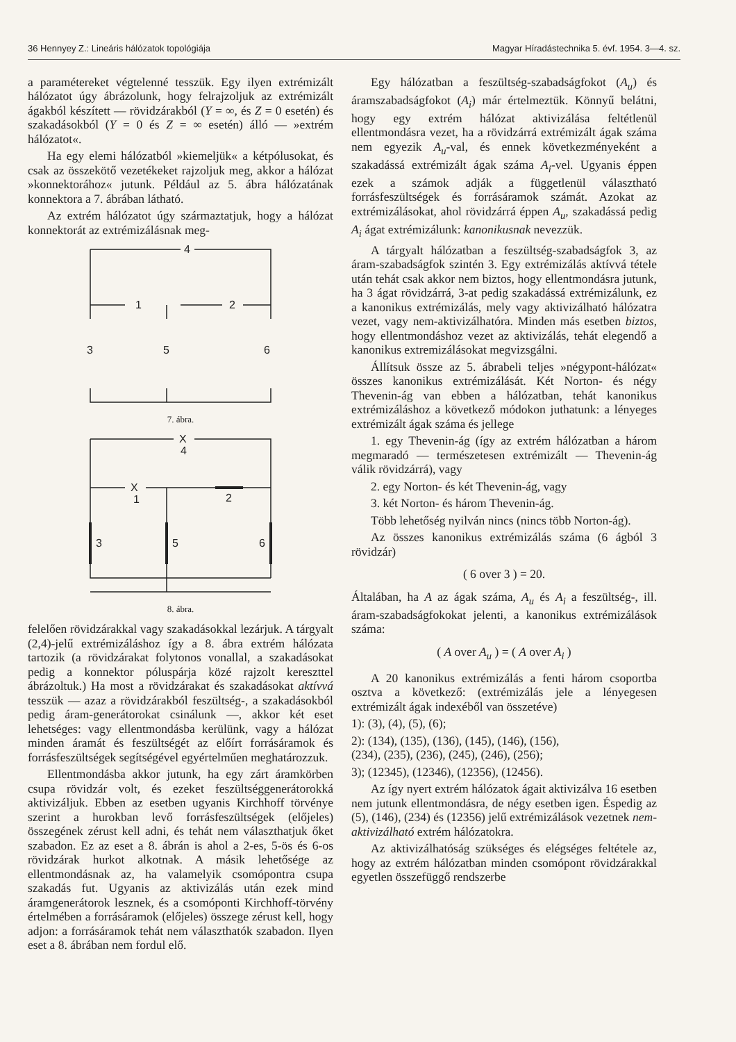36 Hennyey Z.: Lineáris hálózatok topológiája Magyar Híradástechnika 5. évf. 1954. 3—4. sz.
a paramétereket végtelenné tesszük. Egy ilyen extrémizált hálózatot úgy ábrázolunk, hogy felrajzoljuk az extrémizált ágakból készített — rövidzárakból (Y = ∞, és Z = 0 esetén) és szakadásokból (Y = 0 és Z = ∞ esetén) álló — »extrém hálózatot«.
Ha egy elemi hálózatból »kiemeljük« a kétpólusokat, és csak az összekötő vezetékeket rajzoljuk meg, akkor a hálózat »konnektorához« jutunk. Például az 5. ábra hálózatának konnektora a 7. ábrában látható.
Az extrém hálózatot úgy származtatjuk, hogy a hálózat konnektorát az extrémizálásnak meg-
4
1
2
3
5
6
7. ábra.
X
4
X
1
2
3
5
6
8. ábra.
felelően rövidzárakkal vagy szakadásokkal lezárjuk. A tárgyalt (2,4)-jelű extrémizáláshoz így a 8. ábra extrém hálózata tartozik (a rövidzárakat folytonos vonallal, a szakadásokat pedig a konnektor póluspárja közé rajzolt kereszttel ábrázoltuk.) Ha most a rövidzárakat és szakadásokat aktívvá tesszük — azaz a rövidzárakból feszültség-, a szakadásokból pedig áram-generátorokat csinálunk —, akkor két eset lehetséges: vagy ellentmondásba kerülünk, vagy a hálózat minden áramát és feszültségét az előírt forrásáramok és forrásfeszültségek segítségével egyértelműen meghatározzuk.
Ellentmondásba akkor jutunk, ha egy zárt áramkörben csupa rövidzár volt, és ezeket feszültséggenerátorokká aktivizáljuk. Ebben az esetben ugyanis Kirchhoff törvénye szerint a hurokban levő forrásfeszültségek (előjeles) összegének zérust kell adni, és tehát nem választhatjuk őket szabadon. Ez az eset a 8. ábrán is ahol a 2-es, 5-ös és 6-os rövidzárak hurkot alkotnak. A másik lehetősége az ellentmondásnak az, ha valamelyik csomópontra csupa szakadás fut. Ugyanis az aktivizálás után ezek mind áramgenerátorok lesznek, és a csomóponti Kirchhoff-törvény értelmében a forrásáramok (előjeles) összege zérust kell, hogy adjon: a forrásáramok tehát nem választhatók szabadon. Ilyen eset a 8. ábrában nem fordul elő.
Egy hálózatban a feszültség-szabadságfokot (A<sub>u</sub>) és áramszabadságfokot (A<sub>i</sub>) már értelmeztük. Könnyű belátni, hogy egy extrém hálózat aktivizálása feltétlenül ellentmondásra vezet, ha a rövidzárrá extrémizált ágak száma nem egyezik A<sub>u</sub>-val, és ennek következményeként a szakadássá extrémizált ágak száma A<sub>i</sub>-vel. Ugyanis éppen ezek a számok adják a függetlenül választható forrásfeszültségek és forrásáramok számát. Azokat az extrémizálásokat, ahol rövidzárrá éppen A<sub>u</sub>, szakadássá pedig A<sub>i</sub> ágat extrémizálunk: kanonikusnak nevezzük.
A tárgyalt hálózatban a feszültség-szabadságfok 3, az áram-szabadságfok szintén 3. Egy extrémizálás aktívvá tétele után tehát csak akkor nem biztos, hogy ellentmondásra jutunk, ha 3 ágat rövidzárrá, 3-at pedig szakadássá extrémizálunk, ez a kanonikus extrémizálás, mely vagy aktivizálható hálózatra vezet, vagy nem-aktivizálhatóra. Minden más esetben biztos, hogy ellentmondáshoz vezet az aktivizálás, tehát elegendő a kanonikus extremizálásokat megvizsgálni.
Állítsuk össze az 5. ábrabeli teljes »négypont-hálózat« összes kanonikus extrémizálását. Két Norton- és négy Thevenin-ág van ebben a hálózatban, tehát kanonikus extrémizáláshoz a következő módokon juthatunk: a lényeges extrémizált ágak száma és jellege
1. egy Thevenin-ág (így az extrém hálózatban a három megmaradó — természetesen extrémizált — Thevenin-ág válik rövidzárrá), vagy
2. egy Norton- és két Thevenin-ág, vagy
3. két Norton- és három Thevenin-ág.
Több lehetőség nyilván nincs (nincs több Norton-ág).
Az összes kanonikus extrémizálás száma (6 ágból 3 rövidzár)
( 6 over 3 ) = 20.
Általában, ha A az ágak száma, A<sub>u</sub> és A<sub>i</sub> a feszültség-, ill. áram-szabadságfokokat jelenti, a kanonikus extrémizálások száma:
( A over A<sub>u</sub> ) = ( A over A<sub>i</sub> )
A 20 kanonikus extrémizálás a fenti három csoportba osztva a következő: (extrémizálás jele a lényegesen extrémizált ágak indexéből van összetéve)
1): (3), (4), (5), (6);
2): (134), (135), (136), (145), (146), (156),
(234), (235), (236), (245), (246), (256);
3); (12345), (12346), (12356), (12456).
Az így nyert extrém hálózatok ágait aktivizálva 16 esetben nem jutunk ellentmondásra, de négy esetben igen. Éspedig az (5), (146), (234) és (12356) jelű extrémizálások vezetnek nem-aktivizálható extrém hálózatokra.
Az aktivizálhatóság szükséges és elégséges feltétele az, hogy az extrém hálózatban minden csomópont rövidzárakkal egyetlen összefüggő rendszerbe